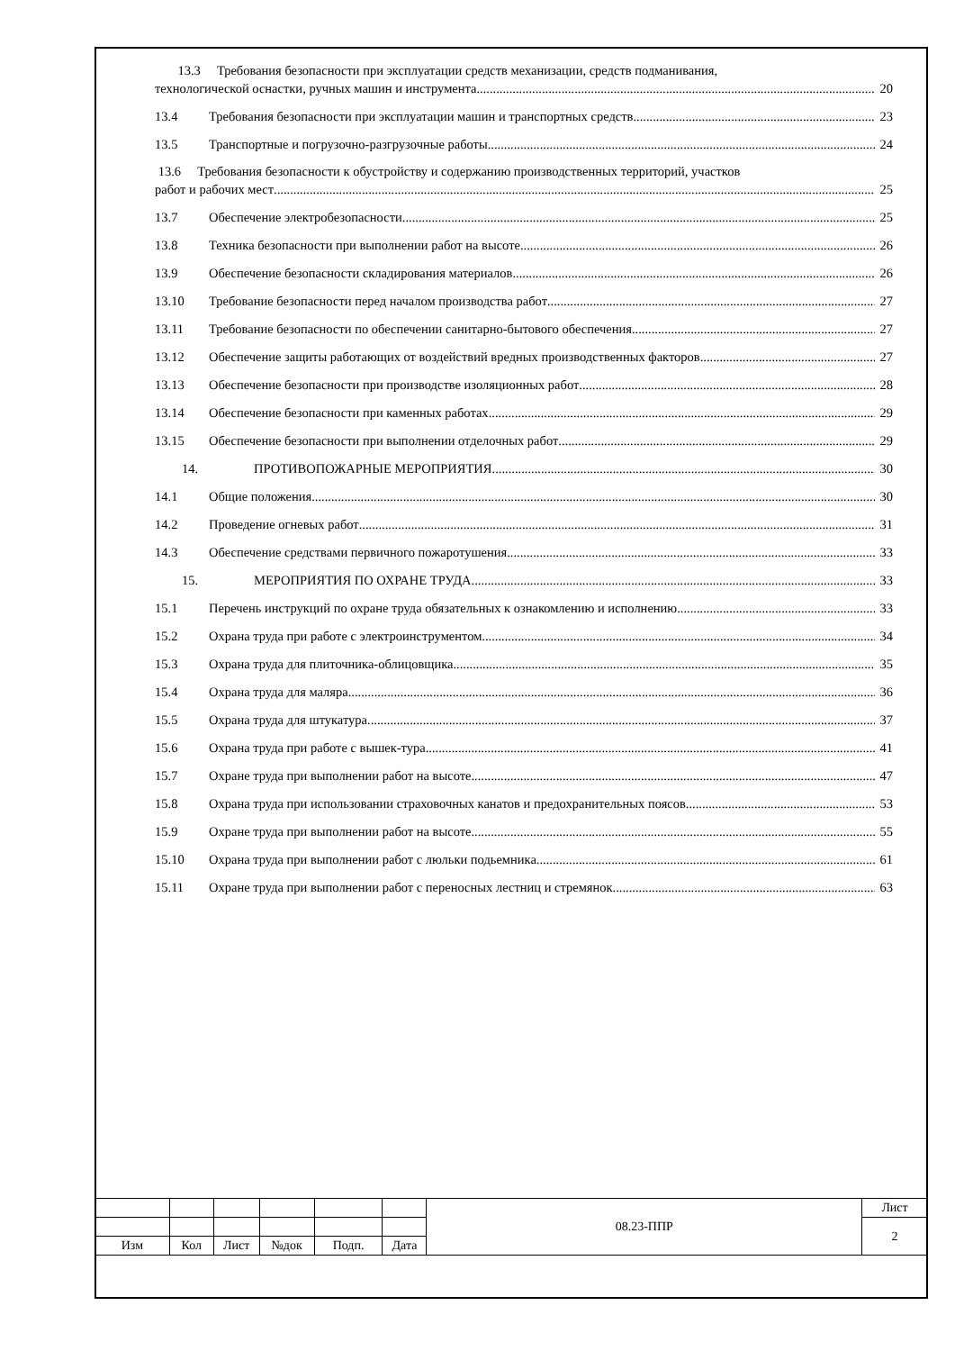13.3 Требования безопасности при эксплуатации средств механизации, средств подманивания,
технологической оснастки, ручных машин и инструмента 20
13.4 Требования безопасности при эксплуатации машин и транспортных средств 23
13.5 Транспортные и погрузочно-разгрузочные работы 24
13.6 Требования безопасности к обустройству и содержанию производственных территорий, участков
работ и рабочих мест 25
13.7 Обеспечение электробезопасности 25
13.8 Техника безопасности при выполнении работ на высоте 26
13.9 Обеспечение безопасности складирования материалов 26
13.10 Требование безопасности перед началом производства работ 27
13.11 Требование безопасности по обеспечении санитарно-бытового обеспечения 27
13.12 Обеспечение защиты работающих от воздействий вредных производственных факторов 27
13.13 Обеспечение безопасности при производстве изоляционных работ 28
13.14 Обеспечение безопасности при каменных работах 29
13.15 Обеспечение безопасности при выполнении отделочных работ 29
14. ПРОТИВОПОЖАРНЫЕ МЕРОПРИЯТИЯ 30
14.1 Общие положения 30
14.2 Проведение огневых работ 31
14.3 Обеспечение средствами первичного пожаротушения 33
15. МЕРОПРИЯТИЯ ПО ОХРАНЕ ТРУДА 33
15.1 Перечень инструкций по охране труда обязательных к ознакомлению и исполнению 33
15.2 Охрана труда при работе с электроинструментом 34
15.3 Охрана труда для плиточника-облицовщика 35
15.4 Охрана труда для маляра 36
15.5 Охрана труда для штукатура 37
15.6 Охрана труда при работе с вышек-тура 41
15.7 Охране труда при выполнении работ на высоте 47
15.8 Охрана труда при использовании страховочных канатов и предохранительных поясов 53
15.9 Охране труда при выполнении работ на высоте 55
15.10 Охрана труда при выполнении работ с люльки подьемника 61
15.11 Охране труда при выполнении работ с переносных лестниц и стремянок 63
| | | | | | | 08.23-ППР | Лист |
| | | | | | | | 2 |
| Изм | Кол | Лист | №док | Подп. | Дата | | |